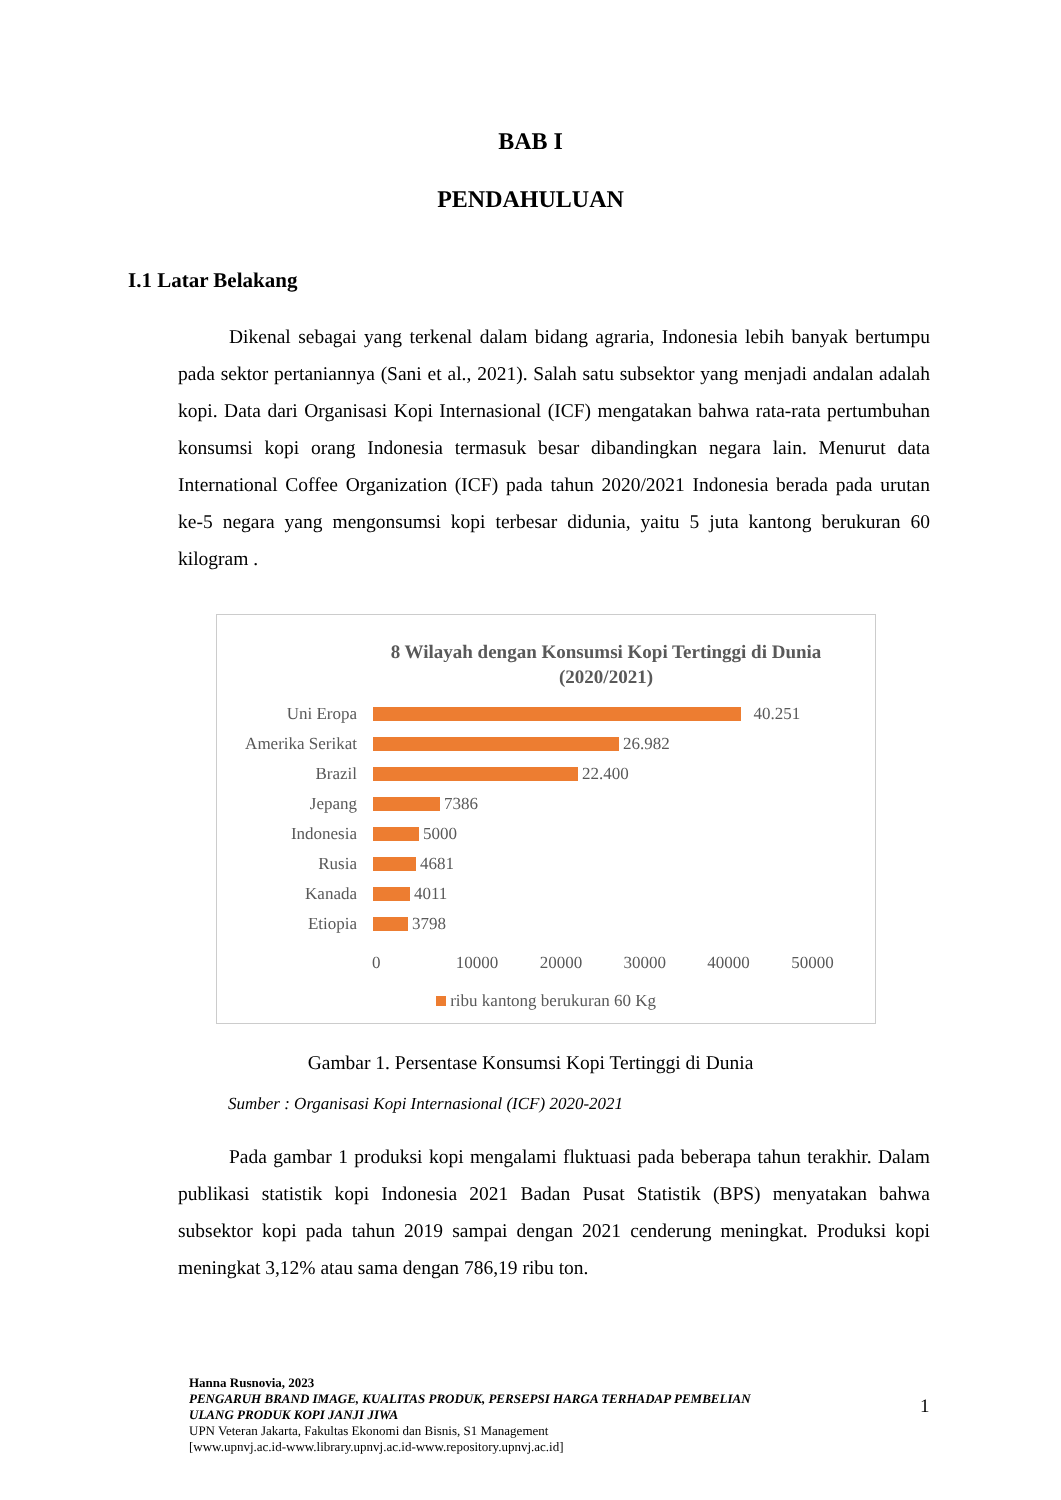BAB I
PENDAHULUAN
I.1 Latar Belakang
Dikenal sebagai yang terkenal dalam bidang agraria, Indonesia lebih banyak bertumpu pada sektor pertaniannya (Sani et al., 2021). Salah satu subsektor yang menjadi andalan adalah kopi. Data dari Organisasi Kopi Internasional (ICF) mengatakan bahwa rata-rata pertumbuhan konsumsi kopi orang Indonesia termasuk besar dibandingkan negara lain. Menurut data International Coffee Organization (ICF) pada tahun 2020/2021 Indonesia berada pada urutan ke-5 negara yang mengonsumsi kopi terbesar didunia, yaitu 5 juta kantong berukuran 60 kilogram .
8 Wilayah dengan Konsumsi Kopi Tertinggi di Dunia
(2020/2021)
Uni Eropa 40.251
Amerika Serikat
26.982
Brazil 22.400
Jepang 7386
Indonesia 5000
Rusia 4681
Kanada 4011
Etiopia 3798
0 10000 20000 30000 40000 50000
ribu kantong berukuran 60 Kg
Gambar 1. Persentase Konsumsi Kopi Tertinggi di Dunia
Sumber : Organisasi Kopi Internasional (ICF) 2020-2021
Pada gambar 1 produksi kopi mengalami fluktuasi pada beberapa tahun terakhir. Dalam publikasi statistik kopi Indonesia 2021 Badan Pusat Statistik (BPS) menyatakan bahwa subsektor kopi pada tahun 2019 sampai dengan 2021 cenderung meningkat. Produksi kopi meningkat 3,12% atau sama dengan 786,19 ribu ton.
Hanna Rusnovia, 2023
PENGARUH BRAND IMAGE, KUALITAS PRODUK, PERSEPSI HARGA TERHADAP PEMBELIAN
ULANG PRODUK KOPI JANJI JIWA
UPN Veteran Jakarta, Fakultas Ekonomi dan Bisnis, S1 Management
[www.upnvj.ac.id-www.library.upnvj.ac.id-www.repository.upnvj.ac.id]
1